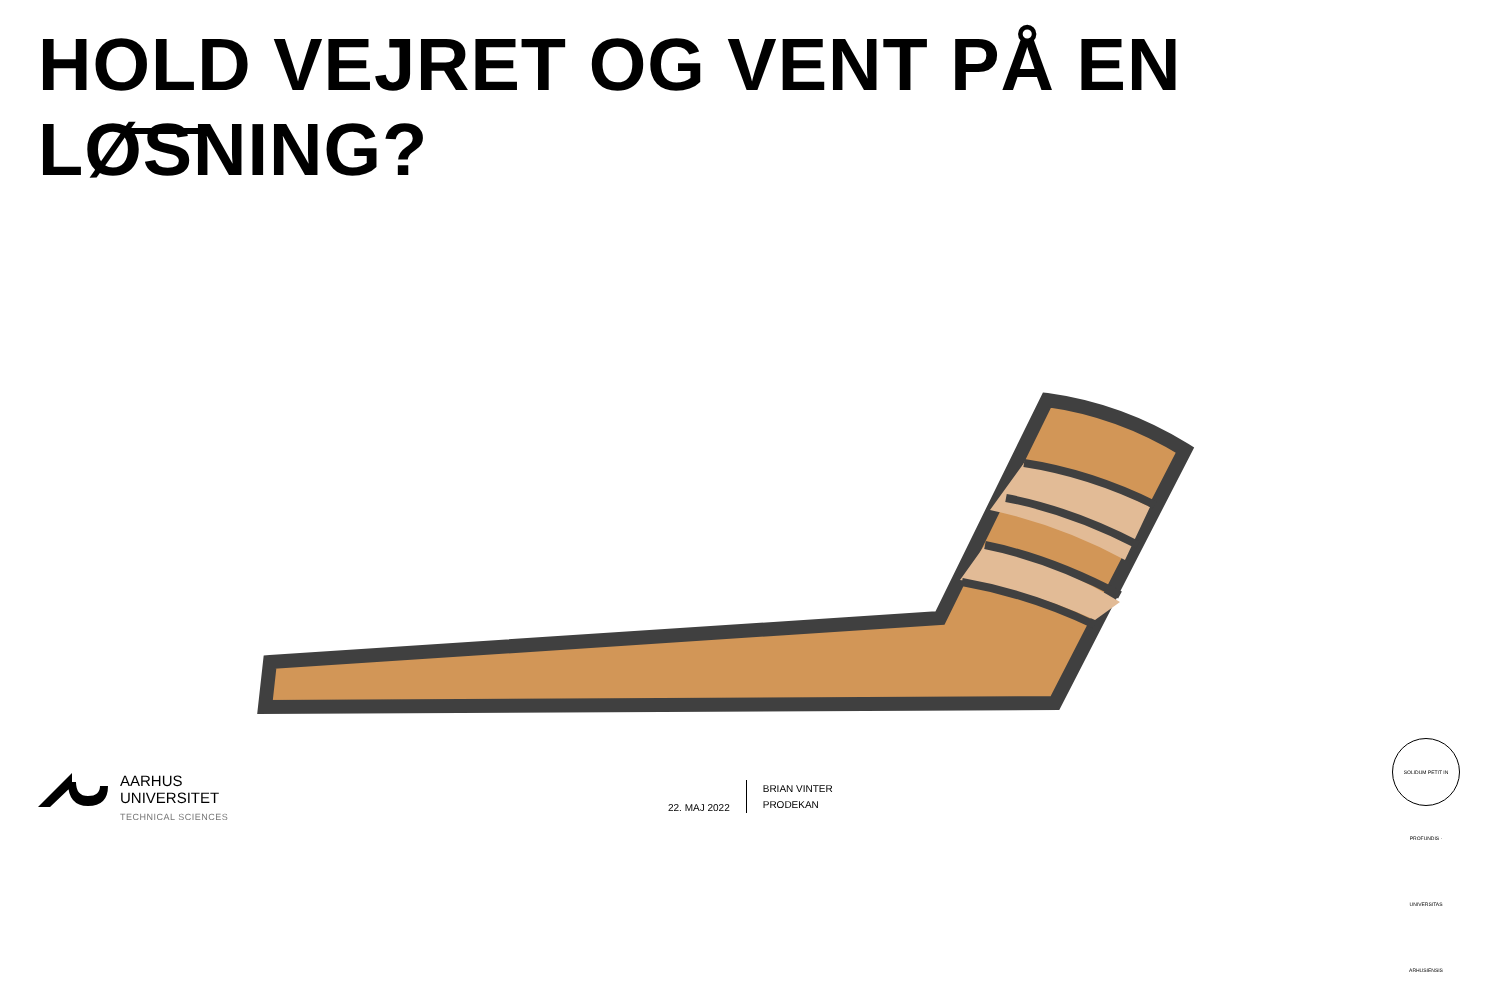HOLD VEJRET OG VENT PÅ EN LØSNING?
AARHUS
UNIVERSITET
TECHNICAL SCIENCES
22. MAJ 2022
BRIAN VINTER
PRODEKAN
SOLIDUM PETIT IN PROFUNDIS · UNIVERSITAS ARHUSIENSIS